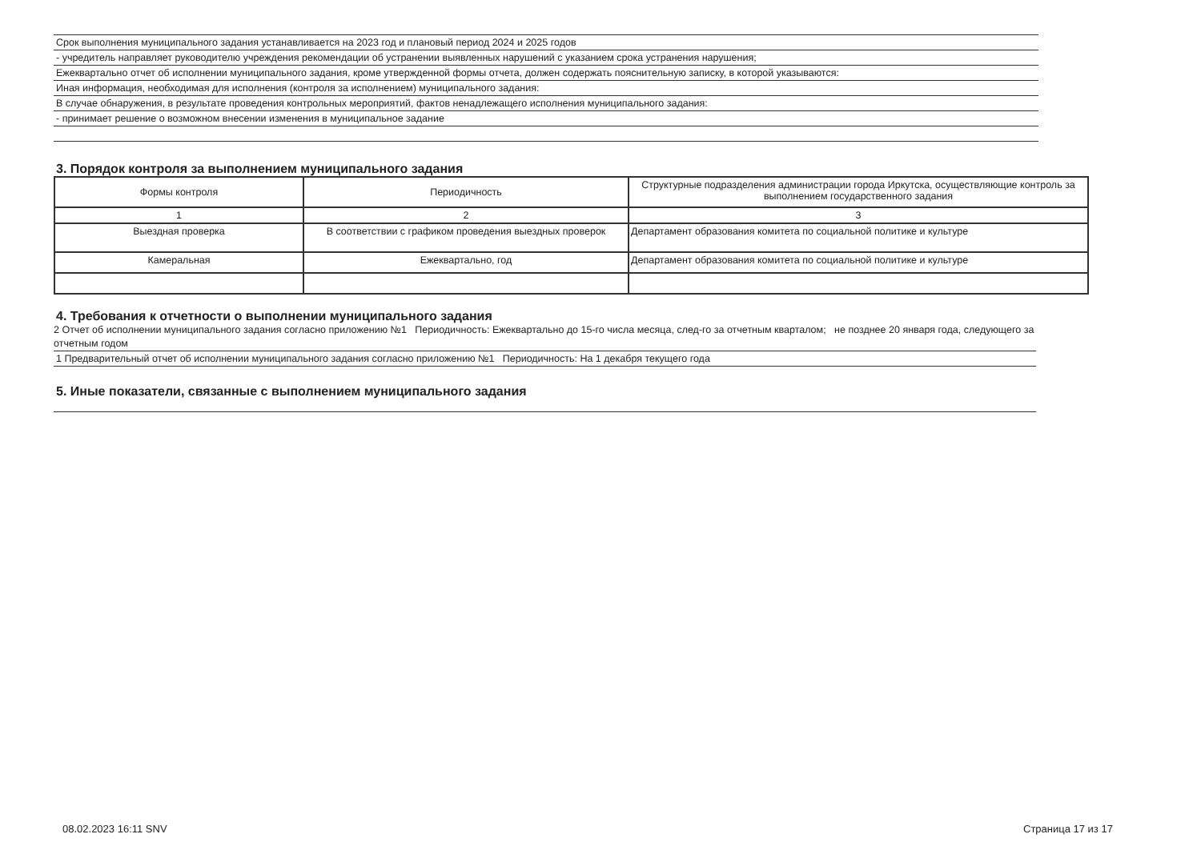Срок выполнения муниципального задания устанавливается на 2023 год и плановый период 2024 и 2025 годов
- учредитель направляет руководителю учреждения рекомендации об устранении выявленных нарушений с указанием срока устранения нарушения;
Ежеквартально отчет об исполнении муниципального задания, кроме утвержденной формы отчета, должен содержать пояснительную записку, в которой указываются:
Иная информация, необходимая для исполнения (контроля за исполнением) муниципального задания:
В случае обнаружения, в результате проведения контрольных мероприятий, фактов ненадлежащего исполнения муниципального задания:
- принимает решение о возможном внесении изменения в муниципальное задание
3. Порядок контроля за выполнением муниципального задания
| Формы контроля | Периодичность | Структурные подразделения администрации города Иркутска, осуществляющие контроль за выполнением государственного задания |
| 1 | 2 | 3 |
| Выездная проверка | В соответствии с графиком проведения выездных проверок | Департамент образования комитета по социальной политике и культуре |
| Камеральная | Ежеквартально, год | Департамент образования комитета по социальной политике и культуре |
4. Требования к отчетности о выполнении муниципального задания
2 Отчет об исполнении муниципального задания согласно приложению №1 Периодичность: Ежеквартально до 15-го числа месяца, след-го за отчетным кварталом; не позднее 20 января года, следующего за отчетным годом
1 Предварительный отчет об исполнении муниципального задания согласно приложению №1 Периодичность: На 1 декабря текущего года
5. Иные показатели, связанные с выполнением муниципального задания
08.02.2023 16:11 SNV Страница 17 из 17